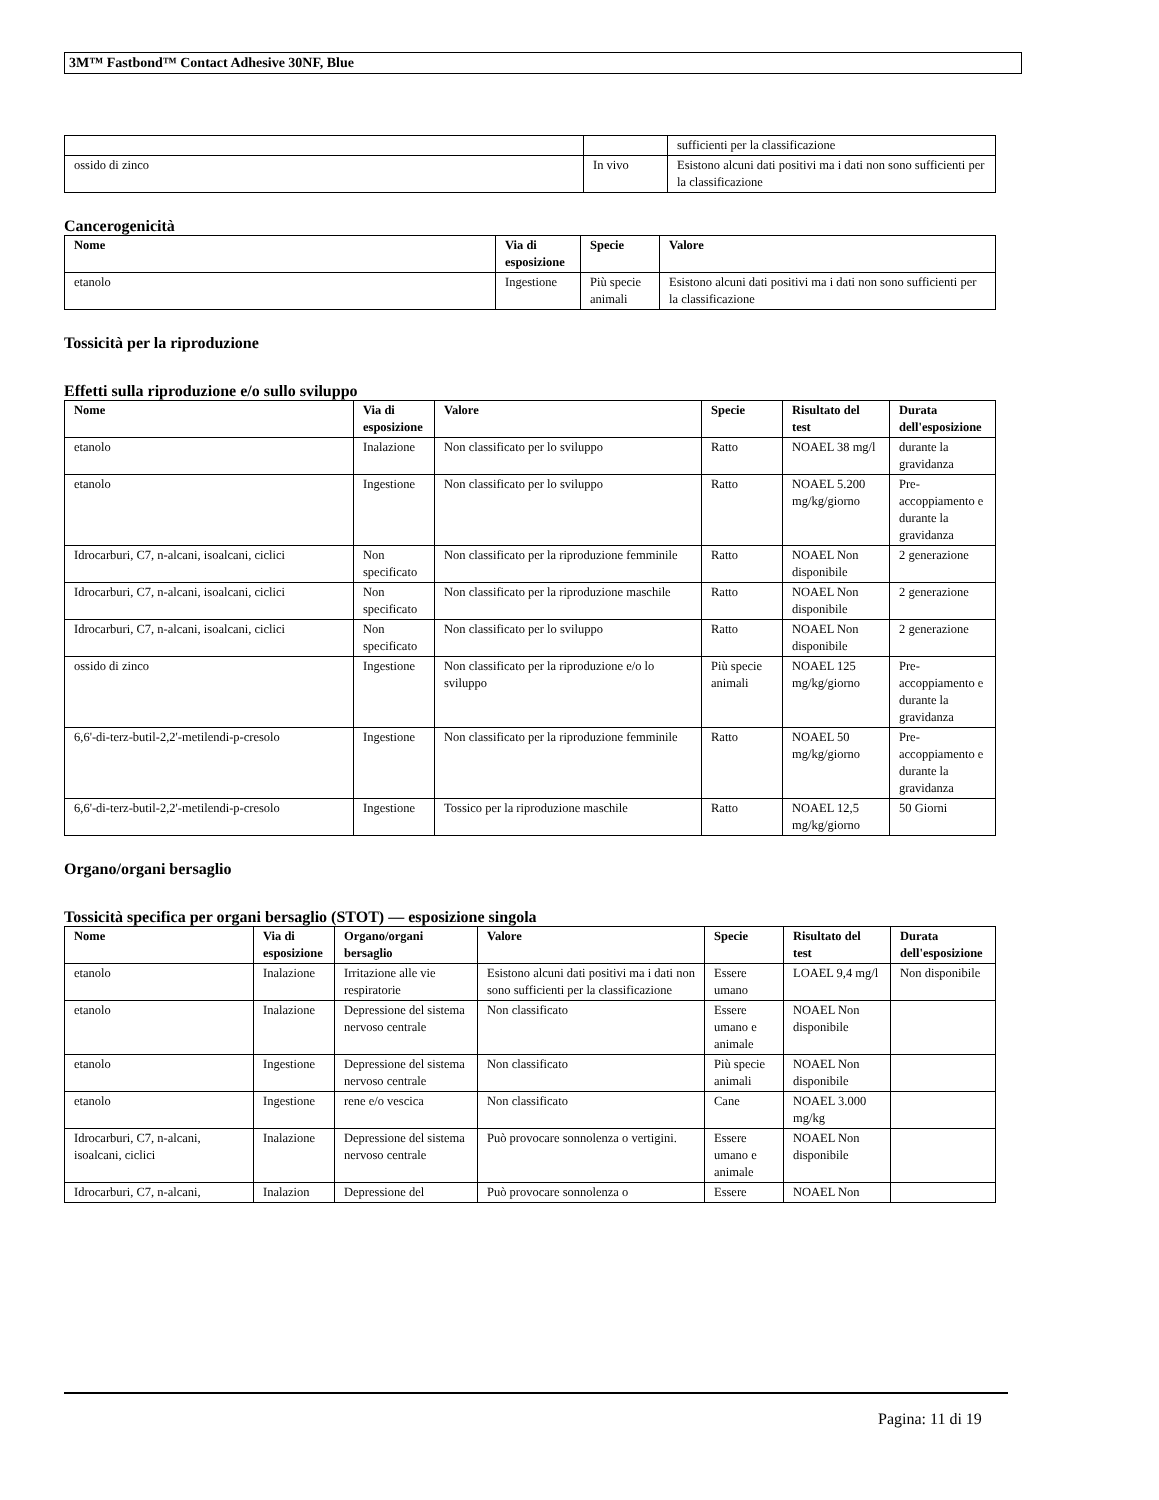3M™ Fastbond™ Contact Adhesive 30NF, Blue
| | | sufficienti per la classificazione |
| ossido di zinco | In vivo | Esistono alcuni dati positivi ma i dati non sono sufficienti per la classificazione |
Cancerogenicità
| Nome | Via di esposizione | Specie | Valore |
| --- | --- | --- | --- |
| etanolo | Ingestione | Più specie animali | Esistono alcuni dati positivi ma i dati non sono sufficienti per la classificazione |
Tossicità per la riproduzione
Effetti sulla riproduzione e/o sullo sviluppo
| Nome | Via di esposizione | Valore | Specie | Risultato del test | Durata dell'esposizione |
| --- | --- | --- | --- | --- | --- |
| etanolo | Inalazione | Non classificato per lo sviluppo | Ratto | NOAEL 38 mg/l | durante la gravidanza |
| etanolo | Ingestione | Non classificato per lo sviluppo | Ratto | NOAEL 5.200 mg/kg/giorno | Pre-accoppiamento e durante la gravidanza |
| Idrocarburi, C7, n-alcani, isoalcani, ciclici | Non specificato | Non classificato per la riproduzione femminile | Ratto | NOAEL Non disponibile | 2 generazione |
| Idrocarburi, C7, n-alcani, isoalcani, ciclici | Non specificato | Non classificato per la riproduzione maschile | Ratto | NOAEL Non disponibile | 2 generazione |
| Idrocarburi, C7, n-alcani, isoalcani, ciclici | Non specificato | Non classificato per lo sviluppo | Ratto | NOAEL Non disponibile | 2 generazione |
| ossido di zinco | Ingestione | Non classificato per la riproduzione e/o lo sviluppo | Più specie animali | NOAEL 125 mg/kg/giorno | Pre-accoppiamento e durante la gravidanza |
| 6,6'-di-terz-butil-2,2'-metilendi-p-cresolo | Ingestione | Non classificato per la riproduzione femminile | Ratto | NOAEL 50 mg/kg/giorno | Pre-accoppiamento e durante la gravidanza |
| 6,6'-di-terz-butil-2,2'-metilendi-p-cresolo | Ingestione | Tossico per la riproduzione maschile | Ratto | NOAEL 12,5 mg/kg/giorno | 50 Giorni |
Organo/organi bersaglio
Tossicità specifica per organi bersaglio (STOT) — esposizione singola
| Nome | Via di esposizione | Organo/organi bersaglio | Valore | Specie | Risultato del test | Durata dell'esposizione |
| --- | --- | --- | --- | --- | --- | --- |
| etanolo | Inalazione | Irritazione alle vie respiratorie | Esistono alcuni dati positivi ma i dati non sono sufficienti per la classificazione | Essere umano | LOAEL 9,4 mg/l | Non disponibile |
| etanolo | Inalazione | Depressione del sistema nervoso centrale | Non classificato | Essere umano e animale | NOAEL Non disponibile | |
| etanolo | Ingestione | Depressione del sistema nervoso centrale | Non classificato | Più specie animali | NOAEL Non disponibile | |
| etanolo | Ingestione | rene e/o vescica | Non classificato | Cane | NOAEL 3.000 mg/kg | |
| Idrocarburi, C7, n-alcani, isoalcani, ciclici | Inalazione | Depressione del sistema nervoso centrale | Può provocare sonnolenza o vertigini. | Essere umano e animale | NOAEL Non disponibile | |
| Idrocarburi, C7, n-alcani, | Inalazion | Depressione del | Può provocare sonnolenza o | Essere | NOAEL Non | |
Pagina: 11 di 19